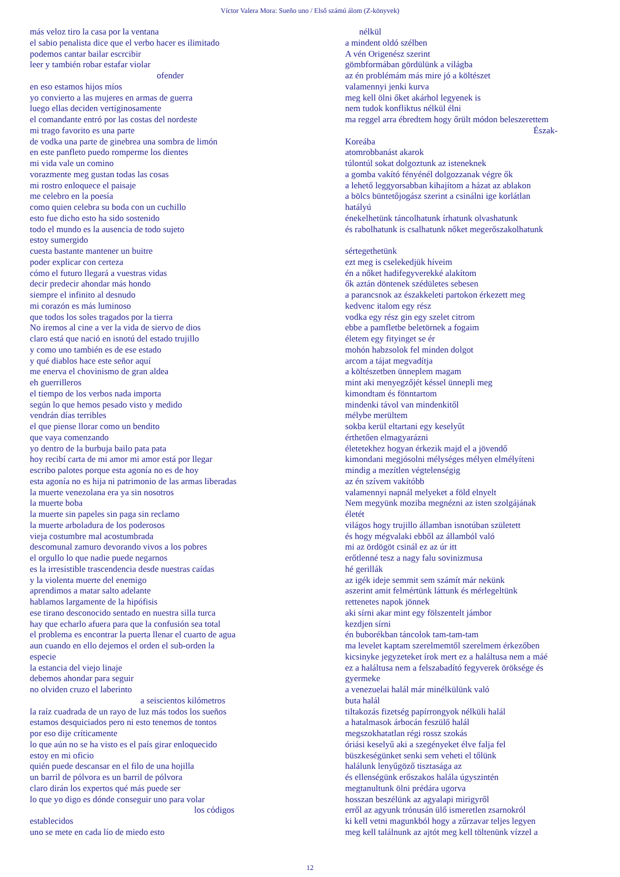Víctor Valera Mora: Sueño uno / Első számú álom (Z-könyvek)
más veloz tiro la casa por la ventana
el sabio penalista dice que el verbo hacer es ilimitado
podemos cantar bailar escrcibir
leer y también robar estafar violar
ofender
en eso estamos hijos míos
yo convierto a las mujeres en armas de guerra
luego ellas deciden vertiginosamente
el comandante entró por las costas del nordeste
mi trago favorito es una parte
de vodka una parte de ginebrea una sombra de limón
en este panfleto puedo romperme los dientes
mi vida vale un comino
vorazmente meg gustan todas las cosas
mi rostro enloquece el paisaje
me celebro en la poesía
como quien celebra su boda con un cuchillo
esto fue dicho esto ha sido sostenido
todo el mundo es la ausencia de todo sujeto
estoy sumergido
cuesta bastante mantener un buitre
poder explicar con certeza
cómo el futuro llegará a vuestras vidas
decir predecir ahondar más hondo
siempre el infinito al desnudo
mi corazón es más luminoso
que todos los soles tragados por la tierra
No iremos al cine a ver la vida de siervo de dios
claro está que nació en isnotú del estado trujillo
y como uno también es de ese estado
y qué diablos hace este señor aquí
me enerva el chovinismo de gran aldea
eh guerrilleros
el tiempo de los verbos nada importa
según lo que hemos pesado visto y medido
vendrán días terribles
el que piense llorar como un bendito
que vaya comenzando
yo dentro de la burbuja bailo pata pata
hoy recibí carta de mi amor mi amor está por llegar
escribo palotes porque esta agonía no es de hoy
esta agonía no es hija ni patrimonio de las armas liberadas
la muerte venezolana era ya sin nosotros
la muerte boba
la muerte sin papeles sin paga sin reclamo
la muerte arboladura de los poderosos
vieja costumbre mal acostumbrada
descomunal zamuro devorando vivos a los pobres
el orgullo lo que nadie puede negarnos
es la irresistible trascendencia desde nuestras caídas
y la violenta muerte del enemigo
aprendimos a matar salto adelante
hablamos largamente de la hipófisis
ese tirano desconocido sentado en nuestra silla turca
hay que echarlo afuera para que la confusión sea total
el problema es encontrar la puerta llenar el cuarto de agua
aun cuando en ello dejemos el orden el sub-orden la
especie
la estancia del viejo linaje
debemos ahondar para seguir
no olviden cruzo el laberinto
a seiscientos kilómetros
la raíz cuadrada de un rayo de luz más todos los sueños
estamos desquiciados pero ni esto tenemos de tontos
por eso dije críticamente
lo que aún no se ha visto es el país girar enloquecido
estoy en mi oficio
quién puede descansar en el filo de una hojilla
un barril de pólvora es un barril de pólvora
claro dirán los expertos qué más puede ser
lo que yo digo es dónde conseguir uno para volar
los códigos
establecidos
uno se mete en cada lío de miedo esto
nélkül
a mindent oldó szélben
A vén Origenész szerint
gömbformában gördülünk a világba
az én problémám más mire jó a költészet
valamennyi jenki kurva
meg kell ölni őket akárhol legyenek is
nem tudok konfliktus nélkül élni
ma reggel arra ébredtem hogy őrült módon beleszerettem
Észak-
Koreába
atomrobbanást akarok
túlontúl sokat dolgoztunk az isteneknek
a gomba vakító fényénél dolgozzanak végre ők
a lehető leggyorsabban kihajítom a házat az ablakon
a bölcs büntetőjogász szerint a csinálni ige korlátlan
hatályú
énekelhetünk táncolhatunk írhatunk olvashatunk
és rabolhatunk is csalhatunk nőket megerőszakolhatunk
sértegethetünk
ezt meg is cselekedjük híveim
én a nőket hadifegyverekké alakítom
ők aztán döntenek szédületes sebesen
a parancsnok az északkeleti partokon érkezett meg
kedvenc italom egy rész
vodka egy rész gin egy szelet citrom
ebbe a pamfletbe beletörnek a fogaim
életem egy fityinget se ér
mohón habzsolok fel minden dolgot
arcom a tájat megvadítja
a költészetben ünneplem magam
mint aki menyegzőjét késsel ünnepli meg
kimondtam és fönntartom
mindenki távol van mindenkitől
mélybe merültem
sokba kerül eltartani egy keselyűt
érthetően elmagyarázni
életetekhez hogyan érkezik majd el a jövendő
kimondani megjósolni mélységes mélyen elmélyíteni
mindig a mezítlen végtelenségig
az én szívem vakítóbb
valamennyi napnál melyeket a föld elnyelt
Nem megyünk moziba megnézni az isten szolgájának
életét
világos hogy trujillo államban isnotúban született
és hogy mégvalaki ebből az államból való
mi az ördögöt csinál ez az úr itt
erőtlenné tesz a nagy falu sovinizmusa
hé gerillák
az igék ideje semmit sem számít már nekünk
aszerint amit felmértünk láttunk és mérlegeltünk
rettenetes napok jönnek
aki sírni akar mint egy fölszentelt jámbor
kezdjen sírni
én buborékban táncolok tam-tam-tam
ma levelet kaptam szerelmemtől szerelmem érkezőben
kicsinyke jegyzeteket írok mert ez a haláltusa nem a máé
ez a haláltusa nem a felszabadító fegyverek öröksége és
gyermeke
a venezuelai halál már minélkülünk való
buta halál
tiltakozás fizetség papírrongyok nélküli halál
a hatalmasok árbocán feszülő halál
megszokhatatlan régi rossz szokás
óriási keselyű aki a szegényeket élve falja fel
büszkeségünket senki sem veheti el tőlünk
halálunk lenyűgöző tisztasága az
és ellenségünk erőszakos halála úgyszintén
megtanultunk ölni prédára ugorva
hosszan beszélünk az agyalapi mirigyről
erről az agyunk trónusán ülő ismeretlen zsarnokról
ki kell vetni magunkból hogy a zűrzavar teljes legyen
meg kell találnunk az ajtót meg kell töltenünk vízzel a
12